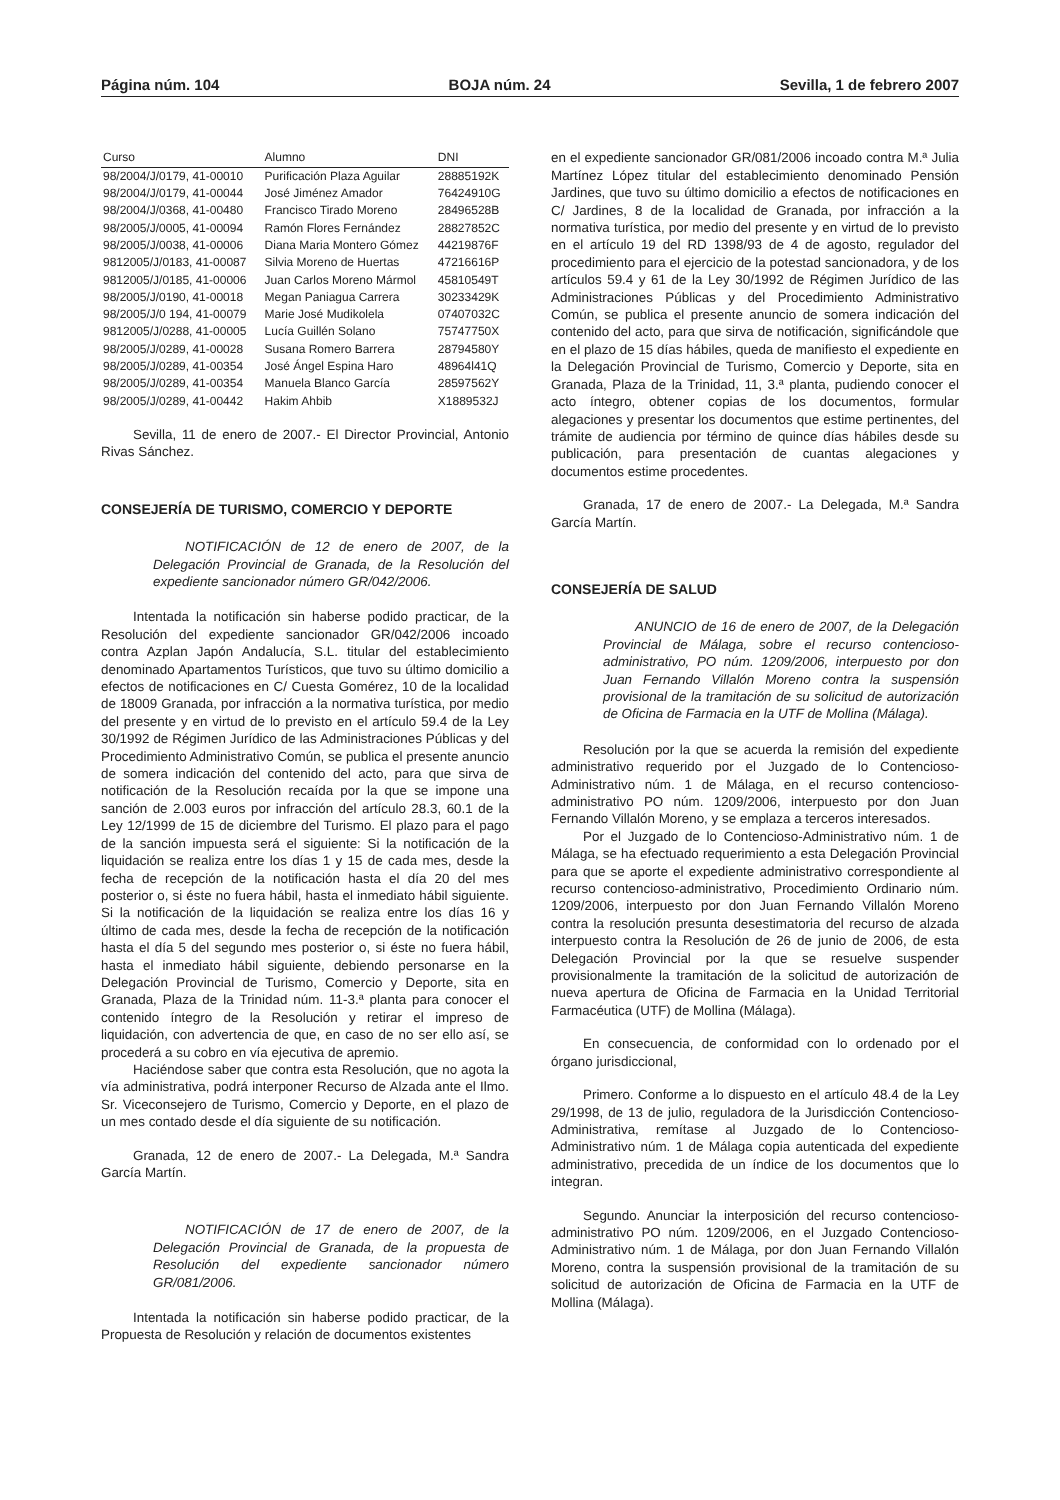Página núm. 104 BOJA núm. 24 Sevilla, 1 de febrero 2007
| Curso | Alumno | DNI |
| --- | --- | --- |
| 98/2004/J/0179, 41-00010 | Purificación Plaza Aguilar | 28885192K |
| 98/2004/J/0179, 41-00044 | José Jiménez Amador | 76424910G |
| 98/2004/J/0368, 41-00480 | Francisco Tirado Moreno | 28496528B |
| 98/2005/J/0005, 41-00094 | Ramón Flores Fernández | 28827852C |
| 98/2005/J/0038, 41-00006 | Diana Maria Montero Gómez | 44219876F |
| 9812005/J/0183, 41-00087 | Silvia Moreno de Huertas | 47216616P |
| 9812005/J/0185, 41-00006 | Juan Carlos Moreno Mármol | 45810549T |
| 98/2005/J/0190, 41-00018 | Megan Paniagua Carrera | 30233429K |
| 98/2005/J/0 194, 41-00079 | Marie José Mudikolela | 07407032C |
| 9812005/J/0288, 41-00005 | Lucía Guillén Solano | 75747750X |
| 98/2005/J/0289, 41-00028 | Susana Romero Barrera | 28794580Y |
| 98/2005/J/0289, 41-00354 | José Ángel Espina Haro | 48964l41Q |
| 98/2005/J/0289, 41-00354 | Manuela Blanco García | 28597562Y |
| 98/2005/J/0289, 41-00442 | Hakim Ahbib | X1889532J |
Sevilla, 11 de enero de 2007.- El Director Provincial, Antonio Rivas Sánchez.
CONSEJERÍA DE TURISMO, COMERCIO Y DEPORTE
NOTIFICACIÓN de 12 de enero de 2007, de la Delegación Provincial de Granada, de la Resolución del expediente sancionador número GR/042/2006.
Intentada la notificación sin haberse podido practicar, de la Resolución del expediente sancionador GR/042/2006 incoado contra Azplan Japón Andalucía, S.L. titular del establecimiento denominado Apartamentos Turísticos, que tuvo su último domicilio a efectos de notificaciones en C/ Cuesta Gomérez, 10 de la localidad de 18009 Granada, por infracción a la normativa turística, por medio del presente y en virtud de lo previsto en el artículo 59.4 de la Ley 30/1992 de Régimen Jurídico de las Administraciones Públicas y del Procedimiento Administrativo Común, se publica el presente anuncio de somera indicación del contenido del acto, para que sirva de notificación de la Resolución recaída por la que se impone una sanción de 2.003 euros por infracción del artículo 28.3, 60.1 de la Ley 12/1999 de 15 de diciembre del Turismo. El plazo para el pago de la sanción impuesta será el siguiente: Si la notificación de la liquidación se realiza entre los días 1 y 15 de cada mes, desde la fecha de recepción de la notificación hasta el día 20 del mes posterior o, si éste no fuera hábil, hasta el inmediato hábil siguiente. Si la notificación de la liquidación se realiza entre los días 16 y último de cada mes, desde la fecha de recepción de la notificación hasta el día 5 del segundo mes posterior o, si éste no fuera hábil, hasta el inmediato hábil siguiente, debiendo personarse en la Delegación Provincial de Turismo, Comercio y Deporte, sita en Granada, Plaza de la Trinidad núm. 11-3.ª planta para conocer el contenido íntegro de la Resolución y retirar el impreso de liquidación, con advertencia de que, en caso de no ser ello así, se procederá a su cobro en vía ejecutiva de apremio.
Haciéndose saber que contra esta Resolución, que no agota la vía administrativa, podrá interponer Recurso de Alzada ante el Ilmo. Sr. Viceconsejero de Turismo, Comercio y Deporte, en el plazo de un mes contado desde el día siguiente de su notificación.
Granada, 12 de enero de 2007.- La Delegada, M.ª Sandra García Martín.
NOTIFICACIÓN de 17 de enero de 2007, de la Delegación Provincial de Granada, de la propuesta de Resolución del expediente sancionador número GR/081/2006.
Intentada la notificación sin haberse podido practicar, de la Propuesta de Resolución y relación de documentos existentes
en el expediente sancionador GR/081/2006 incoado contra M.ª Julia Martínez López titular del establecimiento denominado Pensión Jardines, que tuvo su último domicilio a efectos de notificaciones en C/ Jardines, 8 de la localidad de Granada, por infracción a la normativa turística, por medio del presente y en virtud de lo previsto en el artículo 19 del RD 1398/93 de 4 de agosto, regulador del procedimiento para el ejercicio de la potestad sancionadora, y de los artículos 59.4 y 61 de la Ley 30/1992 de Régimen Jurídico de las Administraciones Públicas y del Procedimiento Administrativo Común, se publica el presente anuncio de somera indicación del contenido del acto, para que sirva de notificación, significándole que en el plazo de 15 días hábiles, queda de manifiesto el expediente en la Delegación Provincial de Turismo, Comercio y Deporte, sita en Granada, Plaza de la Trinidad, 11, 3.ª planta, pudiendo conocer el acto íntegro, obtener copias de los documentos, formular alegaciones y presentar los documentos que estime pertinentes, del trámite de audiencia por término de quince días hábiles desde su publicación, para presentación de cuantas alegaciones y documentos estime procedentes.
Granada, 17 de enero de 2007.- La Delegada, M.ª Sandra García Martín.
CONSEJERÍA DE SALUD
ANUNCIO de 16 de enero de 2007, de la Delegación Provincial de Málaga, sobre el recurso contencioso-administrativo, PO núm. 1209/2006, interpuesto por don Juan Fernando Villalón Moreno contra la suspensión provisional de la tramitación de su solicitud de autorización de Oficina de Farmacia en la UTF de Mollina (Málaga).
Resolución por la que se acuerda la remisión del expediente administrativo requerido por el Juzgado de lo Contencioso-Administrativo núm. 1 de Málaga, en el recurso contencioso-administrativo PO núm. 1209/2006, interpuesto por don Juan Fernando Villalón Moreno, y se emplaza a terceros interesados.
Por el Juzgado de lo Contencioso-Administrativo núm. 1 de Málaga, se ha efectuado requerimiento a esta Delegación Provincial para que se aporte el expediente administrativo correspondiente al recurso contencioso-administrativo, Procedimiento Ordinario núm. 1209/2006, interpuesto por don Juan Fernando Villalón Moreno contra la resolución presunta desestimatoria del recurso de alzada interpuesto contra la Resolución de 26 de junio de 2006, de esta Delegación Provincial por la que se resuelve suspender provisionalmente la tramitación de la solicitud de autorización de nueva apertura de Oficina de Farmacia en la Unidad Territorial Farmacéutica (UTF) de Mollina (Málaga).
En consecuencia, de conformidad con lo ordenado por el órgano jurisdiccional,
Primero. Conforme a lo dispuesto en el artículo 48.4 de la Ley 29/1998, de 13 de julio, reguladora de la Jurisdicción Contencioso-Administrativa, remítase al Juzgado de lo Contencioso-Administrativo núm. 1 de Málaga copia autenticada del expediente administrativo, precedida de un índice de los documentos que lo integran.
Segundo. Anunciar la interposición del recurso contencioso-administrativo PO núm. 1209/2006, en el Juzgado Contencioso-Administrativo núm. 1 de Málaga, por don Juan Fernando Villalón Moreno, contra la suspensión provisional de la tramitación de su solicitud de autorización de Oficina de Farmacia en la UTF de Mollina (Málaga).